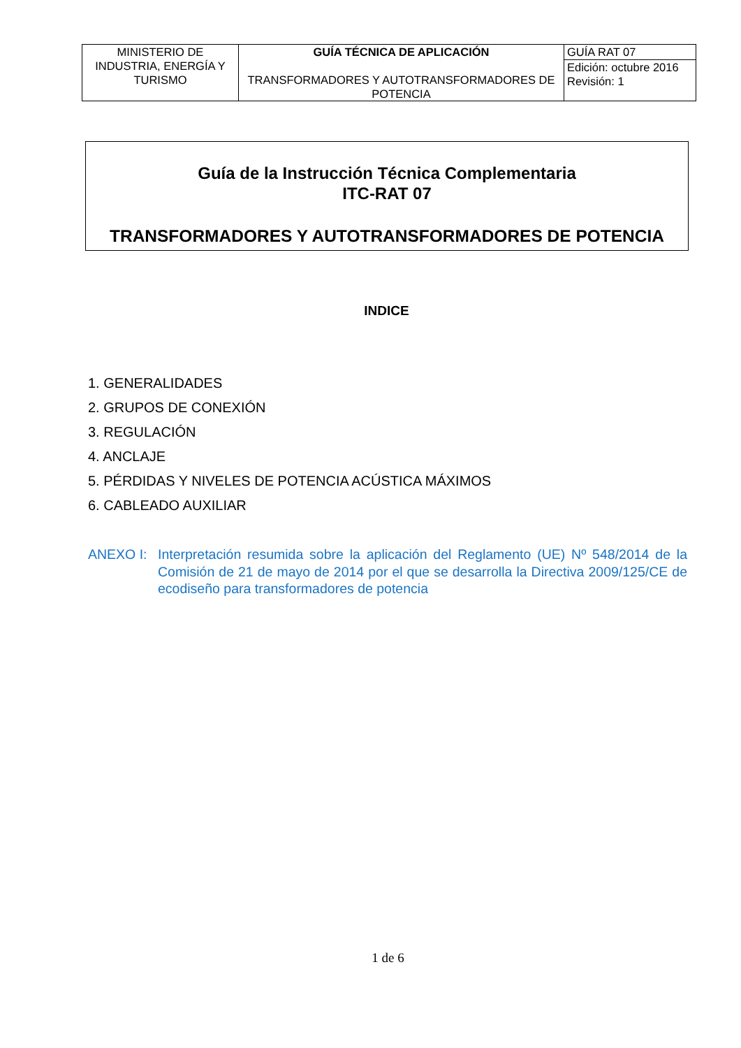| MINISTERIO DE INDUSTRIA, ENERGÍA Y TURISMO | GUÍA TÉCNICA DE APLICACIÓN TRANSFORMADORES Y AUTOTRANSFORMADORES DE POTENCIA | GUÍA RAT 07 |
| | | Edición: octubre 2016 Revisión: 1 |
Guía de la Instrucción Técnica Complementaria
ITC-RAT 07
TRANSFORMADORES Y AUTOTRANSFORMADORES DE POTENCIA
INDICE
1. GENERALIDADES
2. GRUPOS DE CONEXIÓN
3. REGULACIÓN
4. ANCLAJE
5. PÉRDIDAS Y NIVELES DE POTENCIA ACÚSTICA MÁXIMOS
6. CABLEADO AUXILIAR
ANEXO I: Interpretación resumida sobre la aplicación del Reglamento (UE) Nº 548/2014 de la Comisión de 21 de mayo de 2014 por el que se desarrolla la Directiva 2009/125/CE de ecodiseño para transformadores de potencia
1 de 6